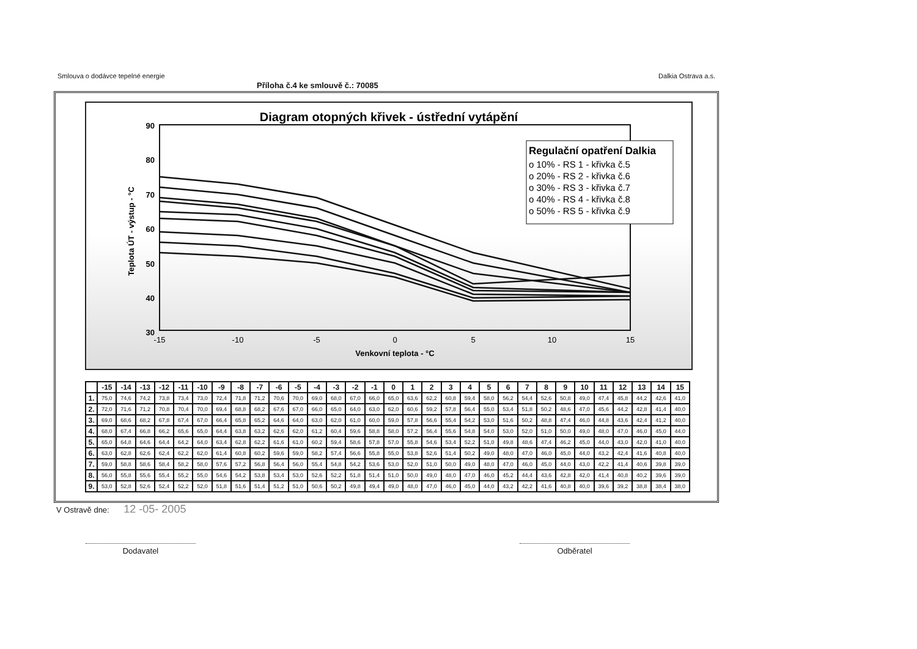Smlouva o dodávce tepelné energie Dalkia Ostrava a.s.
Příloha č.4 ke smlouvě č.: 70085
Diagram otopných křivek - ústřední vytápění
90
80
70
60
50
40
30
-15
-10
-5
0
5
10
15
Venkovní teplota - °C
Teplota ÚT - výstup - °C
Regulační opatření Dalkia
o 10% - RS 1 - křivka č.5
o 20% - RS 2 - křivka č.6
o 30% - RS 3 - křivka č.7
o 40% - RS 4 - křivka č.8
o 50% - RS 5 - křivka č.9
| | -15 | -14 | -13 | -12 | -11 | -10 | -9 | -8 | -7 | -6 | -5 | -4 | -3 | -2 | -1 | 0 | 1 | 2 | 3 | 4 | 5 | 6 | 7 | 8 | 9 | 10 | 11 | 12 | 13 | 14 | 15 |
| --- | --- | --- | --- | --- | --- | --- | --- | --- | --- | --- | --- | --- | --- | --- | --- | --- | --- | --- | --- | --- | --- | --- | --- | --- | --- | --- | --- | --- | --- | --- | --- |
| 1. | 75,0 | 74,6 | 74,2 | 73,8 | 73,4 | 73,0 | 72,4 | 71,8 | 71,2 | 70,6 | 70,0 | 69,0 | 68,0 | 67,0 | 66,0 | 65,0 | 63,6 | 62,2 | 60,8 | 59,4 | 58,0 | 56,2 | 54,4 | 52,6 | 50,8 | 49,0 | 47,4 | 45,8 | 44,2 | 42,6 | 41,0 |
| 2. | 72,0 | 71,6 | 71,2 | 70,8 | 70,4 | 70,0 | 69,4 | 68,8 | 68,2 | 67,6 | 67,0 | 66,0 | 65,0 | 64,0 | 63,0 | 62,0 | 60,6 | 59,2 | 57,8 | 56,4 | 55,0 | 53,4 | 51,8 | 50,2 | 48,6 | 47,0 | 45,6 | 44,2 | 42,8 | 41,4 | 40,0 |
| 3. | 69,0 | 68,6 | 68,2 | 67,8 | 67,4 | 67,0 | 66,4 | 65,8 | 65,2 | 64,6 | 64,0 | 63,0 | 62,0 | 61,0 | 60,0 | 59,0 | 57,8 | 56,6 | 55,4 | 54,2 | 53,0 | 51,6 | 50,2 | 48,8 | 47,4 | 46,0 | 44,8 | 43,6 | 42,4 | 41,2 | 40,0 |
| 4. | 68,0 | 67,4 | 66,8 | 66,2 | 65,6 | 65,0 | 64,4 | 63,8 | 63,2 | 62,6 | 62,0 | 61,2 | 60,4 | 59,6 | 58,8 | 58,0 | 57,2 | 56,4 | 55,6 | 54,8 | 54,0 | 53,0 | 52,0 | 51,0 | 50,0 | 49,0 | 48,0 | 47,0 | 46,0 | 45,0 | 44,0 |
| 5. | 65,0 | 64,8 | 64,6 | 64,4 | 64,2 | 64,0 | 63,4 | 62,8 | 62,2 | 61,6 | 61,0 | 60,2 | 59,4 | 58,6 | 57,8 | 57,0 | 55,8 | 54,6 | 53,4 | 52,2 | 51,0 | 49,8 | 48,6 | 47,4 | 46,2 | 45,0 | 44,0 | 43,0 | 42,0 | 41,0 | 40,0 |
| 6. | 63,0 | 62,8 | 62,6 | 62,4 | 62,2 | 62,0 | 61,4 | 60,8 | 60,2 | 59,6 | 59,0 | 58,2 | 57,4 | 56,6 | 55,8 | 55,0 | 53,8 | 52,6 | 51,4 | 50,2 | 49,0 | 48,0 | 47,0 | 46,0 | 45,0 | 44,0 | 43,2 | 42,4 | 41,6 | 40,8 | 40,0 |
| 7. | 59,0 | 58,8 | 58,6 | 58,4 | 58,2 | 58,0 | 57,6 | 57,2 | 56,8 | 56,4 | 56,0 | 55,4 | 54,8 | 54,2 | 53,6 | 53,0 | 52,0 | 51,0 | 50,0 | 49,0 | 48,0 | 47,0 | 46,0 | 45,0 | 44,0 | 43,0 | 42,2 | 41,4 | 40,6 | 39,8 | 39,0 |
| 8. | 56,0 | 55,8 | 55,6 | 55,4 | 55,2 | 55,0 | 54,6 | 54,2 | 53,8 | 53,4 | 53,0 | 52,6 | 52,2 | 51,8 | 51,4 | 51,0 | 50,0 | 49,0 | 48,0 | 47,0 | 46,0 | 45,2 | 44,4 | 43,6 | 42,8 | 42,0 | 41,4 | 40,8 | 40,2 | 39,6 | 39,0 |
| 9. | 53,0 | 52,8 | 52,6 | 52,4 | 52,2 | 52,0 | 51,8 | 51,6 | 51,4 | 51,2 | 51,0 | 50,6 | 50,2 | 49,8 | 49,4 | 49,0 | 48,0 | 47,0 | 46,0 | 45,0 | 44,0 | 43,2 | 42,2 | 41,6 | 40,8 | 40,0 | 39,6 | 39,2 | 38,8 | 38,4 | 38,0 |
V Ostravě dne: 12 -05- 2005
Dodavatel Odběratel